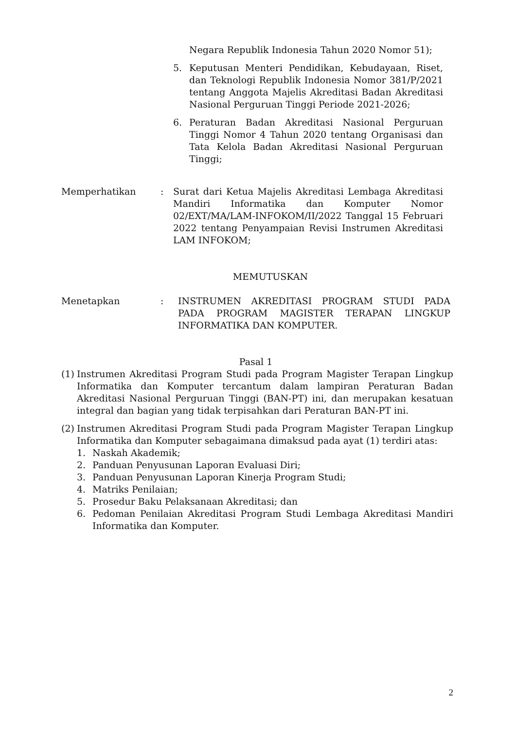Negara Republik Indonesia Tahun 2020 Nomor 51);
5. Keputusan Menteri Pendidikan, Kebudayaan, Riset, dan Teknologi Republik Indonesia Nomor 381/P/2021 tentang Anggota Majelis Akreditasi Badan Akreditasi Nasional Perguruan Tinggi Periode 2021-2026;
6. Peraturan Badan Akreditasi Nasional Perguruan Tinggi Nomor 4 Tahun 2020 tentang Organisasi dan Tata Kelola Badan Akreditasi Nasional Perguruan Tinggi;
Memperhatikan: Surat dari Ketua Majelis Akreditasi Lembaga Akreditasi Mandiri Informatika dan Komputer Nomor 02/EXT/MA/LAM-INFOKOM/II/2022 Tanggal 15 Februari 2022 tentang Penyampaian Revisi Instrumen Akreditasi LAM INFOKOM;
MEMUTUSKAN
Menetapkan: INSTRUMEN AKREDITASI PROGRAM STUDI PADA PADA PROGRAM MAGISTER TERAPAN LINGKUP INFORMATIKA DAN KOMPUTER.
Pasal 1
(1)
Instrumen Akreditasi Program Studi pada Program Magister Terapan Lingkup Informatika dan Komputer tercantum dalam lampiran Peraturan Badan Akreditasi Nasional Perguruan Tinggi (BAN-PT) ini, dan merupakan kesatuan integral dan bagian yang tidak terpisahkan dari Peraturan BAN-PT ini.
(2)
Instrumen Akreditasi Program Studi pada Program Magister Terapan Lingkup Informatika dan Komputer sebagaimana dimaksud pada ayat (1) terdiri atas:
1. Naskah Akademik;
2. Panduan Penyusunan Laporan Evaluasi Diri;
3. Panduan Penyusunan Laporan Kinerja Program Studi;
4. Matriks Penilaian;
5. Prosedur Baku Pelaksanaan Akreditasi; dan
6. Pedoman Penilaian Akreditasi Program Studi Lembaga Akreditasi Mandiri Informatika dan Komputer.
2